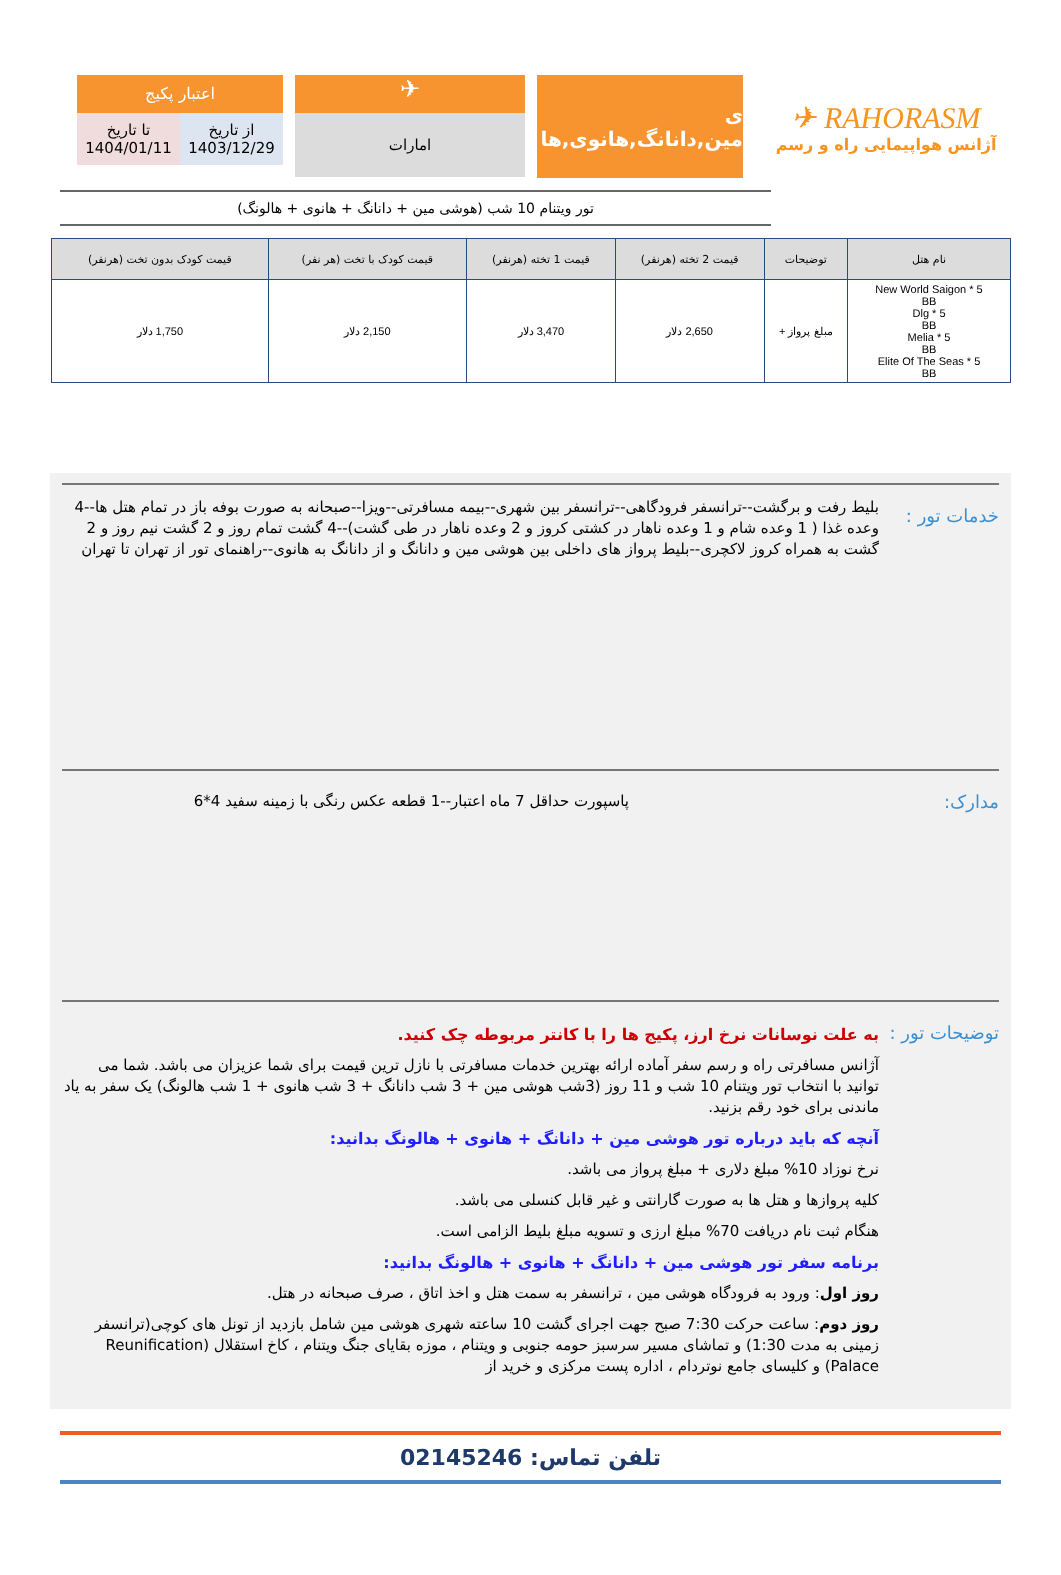✈ RAHORASM
آژانس هواپیمایی راه و رسم
ی مین,دانانگ,هانوی,ها
✈
امارات
اعتبار پکیج
از تاریخ
1403/12/29
تا تاریخ
1404/01/11
تور ویتنام 10 شب (هوشی مین + دانانگ + هانوی + هالونگ)
| نام هتل | توضیحات | قیمت 2 تخته (هرنفر) | قیمت 1 تخته (هرنفر) | قیمت کودک با تخت (هر نفر) | قیمت کودک بدون تخت (هرنفر) |
| --- | --- | --- | --- | --- | --- |
| New World Saigon * 5 BB Dlg * 5 BB Melia * 5 BB Elite Of The Seas * 5 BB | مبلغ پرواز + | 2,650 دلار | 3,470 دلار | 2,150 دلار | 1,750 دلار |
خدمات تور :
بلیط رفت و برگشت--ترانسفر فرودگاهی--ترانسفر بین شهری--بیمه مسافرتی--ویزا--صبحانه به صورت بوفه باز در تمام هتل ها--4 وعده غذا ( 1 وعده شام و 1 وعده ناهار در کشتی کروز و 2 وعده ناهار در طی گشت)--4 گشت تمام روز و 2 گشت نیم روز و 2 گشت به همراه کروز لاکچری--بلیط پرواز های داخلی بین هوشی مین و دانانگ و از دانانگ به هانوی--راهنمای تور از تهران تا تهران
مدارک:
پاسپورت حداقل 7 ماه اعتبار--1 قطعه عکس رنگی با زمینه سفید 4*6
توضیحات تور :
به علت نوسانات نرخ ارز، پکیج ها را با کانتر مربوطه چک کنید.
آژانس مسافرتی راه و رسم سفر آماده ارائه بهترین خدمات مسافرتی با نازل ترین قیمت برای شما عزیزان می باشد. شما می توانید با انتخاب تور ویتنام 10 شب و 11 روز (3شب هوشی مین + 3 شب دانانگ + 3 شب هانوی + 1 شب هالونگ) یک سفر به یاد ماندنی برای خود رقم بزنید.
آنچه که باید درباره تور هوشی مین + دانانگ + هانوی + هالونگ بدانید:
نرخ نوزاد 10% مبلغ دلاری + مبلغ پرواز می باشد.
کلیه پروازها و هتل ها به صورت گارانتی و غیر قابل کنسلی می باشد.
هنگام ثبت نام دریافت 70% مبلغ ارزی و تسویه مبلغ بلیط الزامی است.
برنامه سفر تور هوشی مین + دانانگ + هانوی + هالونگ بدانید:
روز اول: ورود به فرودگاه هوشی مین ، ترانسفر به سمت هتل و اخذ اتاق ، صرف صبحانه در هتل.
روز دوم: ساعت حرکت 7:30 صبح جهت اجرای گشت 10 ساعته شهری هوشی مین شامل بازدید از تونل های کوچی(ترانسفر زمینی به مدت 1:30) و تماشای مسیر سرسبز حومه جنوبی و ویتنام ، موزه بقایای جنگ ویتنام ، کاخ استقلال (Reunification Palace) و کلیسای جامع نوتردام ، اداره پست مرکزی و خرید از
تلفن تماس: 02145246